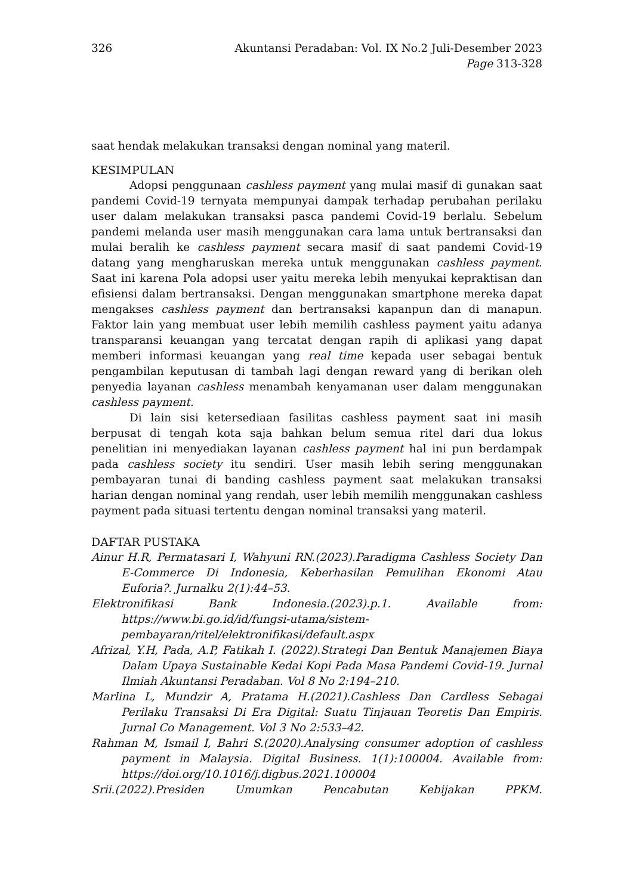326 Akuntansi Peradaban: Vol. IX No.2 Juli-Desember 2023
Page 313-328
saat hendak melakukan transaksi dengan nominal yang materil.
KESIMPULAN
Adopsi penggunaan cashless payment yang mulai masif di gunakan saat pandemi Covid-19 ternyata mempunyai dampak terhadap perubahan perilaku user dalam melakukan transaksi pasca pandemi Covid-19 berlalu. Sebelum pandemi melanda user masih menggunakan cara lama untuk bertransaksi dan mulai beralih ke cashless payment secara masif di saat pandemi Covid-19 datang yang mengharuskan mereka untuk menggunakan cashless payment. Saat ini karena Pola adopsi user yaitu mereka lebih menyukai kepraktisan dan efisiensi dalam bertransaksi. Dengan menggunakan smartphone mereka dapat mengakses cashless payment dan bertransaksi kapanpun dan di manapun. Faktor lain yang membuat user lebih memilih cashless payment yaitu adanya transparansi keuangan yang tercatat dengan rapih di aplikasi yang dapat memberi informasi keuangan yang real time kepada user sebagai bentuk pengambilan keputusan di tambah lagi dengan reward yang di berikan oleh penyedia layanan cashless menambah kenyamanan user dalam menggunakan cashless payment.
Di lain sisi ketersediaan fasilitas cashless payment saat ini masih berpusat di tengah kota saja bahkan belum semua ritel dari dua lokus penelitian ini menyediakan layanan cashless payment hal ini pun berdampak pada cashless society itu sendiri. User masih lebih sering menggunakan pembayaran tunai di banding cashless payment saat melakukan transaksi harian dengan nominal yang rendah, user lebih memilih menggunakan cashless payment pada situasi tertentu dengan nominal transaksi yang materil.
DAFTAR PUSTAKA
Ainur H.R, Permatasari I, Wahyuni RN.(2023).Paradigma Cashless Society Dan E-Commerce Di Indonesia, Keberhasilan Pemulihan Ekonomi Atau Euforia?. Jurnalku 2(1):44–53.
Elektronifikasi Bank Indonesia.(2023).p.1. Available from: https://www.bi.go.id/id/fungsi-utama/sistem-pembayaran/ritel/elektronifikasi/default.aspx
Afrizal, Y.H, Pada, A.P, Fatikah I. (2022).Strategi Dan Bentuk Manajemen Biaya Dalam Upaya Sustainable Kedai Kopi Pada Masa Pandemi Covid-19. Jurnal Ilmiah Akuntansi Peradaban. Vol 8 No 2:194–210.
Marlina L, Mundzir A, Pratama H.(2021).Cashless Dan Cardless Sebagai Perilaku Transaksi Di Era Digital: Suatu Tinjauan Teoretis Dan Empiris. Jurnal Co Management. Vol 3 No 2:533–42.
Rahman M, Ismail I, Bahri S.(2020).Analysing consumer adoption of cashless payment in Malaysia. Digital Business. 1(1):100004. Available from: https://doi.org/10.1016/j.digbus.2021.100004
Srii.(2022).Presiden Umumkan Pencabutan Kebijakan PPKM.